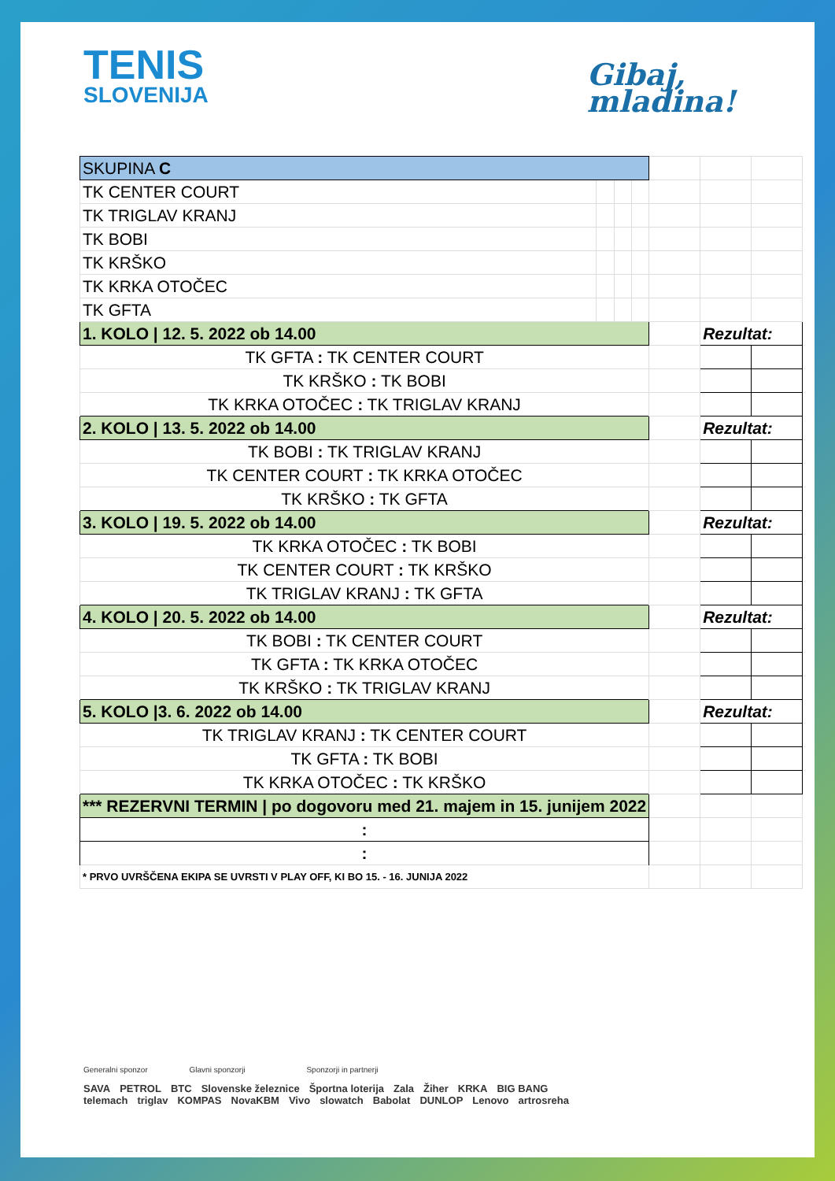TENIS
SLOVENIJA
Gibaj,
mladina!
| SKUPINA C | | | | | | |
| TK CENTER COURT | | | | | | |
| TK TRIGLAV KRANJ | | | | | | |
| TK BOBI | | | | | | |
| TK KRŠKO | | | | | | |
| TK KRKA OTOČEC | | | | | | |
| TK GFTA | | | | | | |
| 1. KOLO / 12. 5. 2022 ob 14.00 | | | | | Rezultat: | |
| TK GFTA : TK CENTER COURT | | | | | | |
| TK KRŠKO : TK BOBI | | | | | | |
| TK KRKA OTOČEC : TK TRIGLAV KRANJ | | | | | | |
| 2. KOLO / 13. 5. 2022 ob 14.00 | | | | | Rezultat: | |
| TK BOBI : TK TRIGLAV KRANJ | | | | | | |
| TK CENTER COURT : TK KRKA OTOČEC | | | | | | |
| TK KRŠKO : TK GFTA | | | | | | |
| 3. KOLO / 19. 5. 2022 ob 14.00 | | | | | Rezultat: | |
| TK KRKA OTOČEC : TK BOBI | | | | | | |
| TK CENTER COURT : TK KRŠKO | | | | | | |
| TK TRIGLAV KRANJ : TK GFTA | | | | | | |
| 4. KOLO / 20. 5. 2022 ob 14.00 | | | | | Rezultat: | |
| TK BOBI : TK CENTER COURT | | | | | | |
| TK GFTA : TK KRKA OTOČEC | | | | | | |
| TK KRŠKO : TK TRIGLAV KRANJ | | | | | | |
| 5. KOLO /3. 6. 2022 ob 14.00 | | | | | Rezultat: | |
| TK TRIGLAV KRANJ : TK CENTER COURT | | | | | | |
| TK GFTA : TK BOBI | | | | | | |
| TK KRKA OTOČEC : TK KRŠKO | | | | | | |
| *** REZERVNI TERMIN / po dogovoru med 21. majem in 15. junijem 2022 | | | | | | |
| : | | | | | | |
| : | | | | | | |
| * PRVO UVRŠČENA EKIPA SE UVRSTI V PLAY OFF, KI BO 15. - 16. JUNIJA 2022 | | | | | | |
Generalni sponzor Glavni sponzorji Sponzorji in partnerji
SAVA PETROL BTC Slovenske železnice Športna loterija Zala Žiher KRKA BIG BANG
telemach triglav KOMPAS NovaKBM Vivo slowatch Babolat DUNLOP Lenovo artrosreha